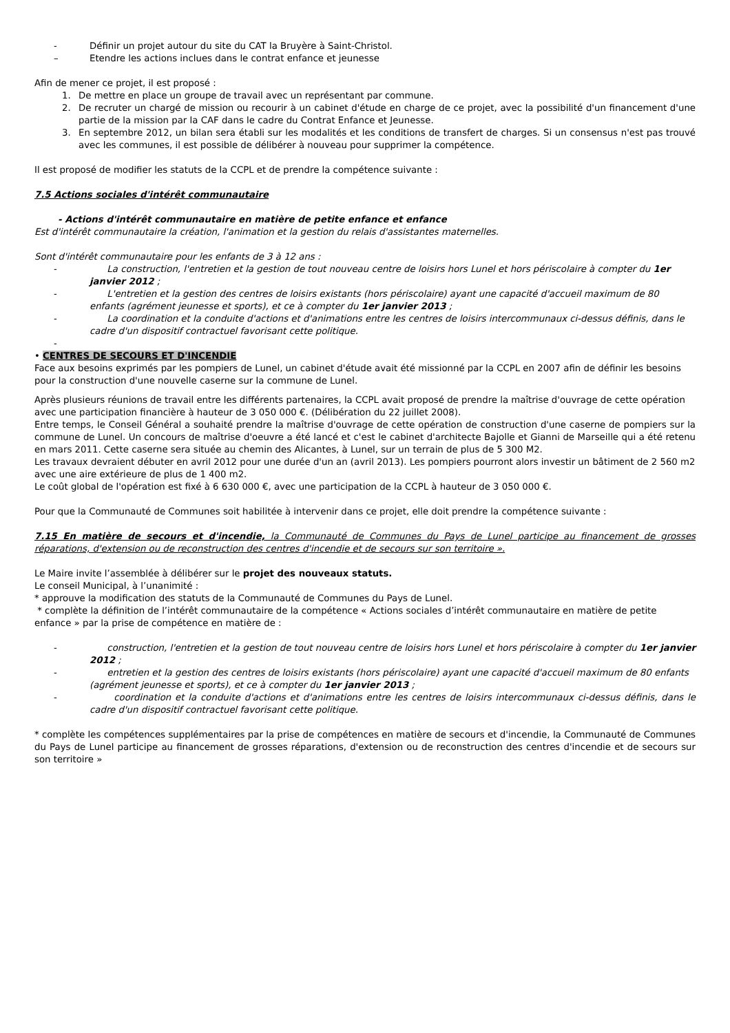- Définir un projet autour du site du CAT la Bruyère à Saint-Christol.
– Etendre les actions inclues dans le contrat enfance et jeunesse
Afin de mener ce projet, il est proposé :
1. De mettre en place un groupe de travail avec un représentant par commune.
2. De recruter un chargé de mission ou recourir à un cabinet d'étude en charge de ce projet, avec la possibilité d'un financement d'une partie de la mission par la CAF dans le cadre du Contrat Enfance et Jeunesse.
3. En septembre 2012, un bilan sera établi sur les modalités et les conditions de transfert de charges. Si un consensus n'est pas trouvé avec les communes, il est possible de délibérer à nouveau pour supprimer la compétence.
Il est proposé de modifier les statuts de la CCPL et de prendre la compétence suivante :
7.5 Actions sociales d'intérêt communautaire
- Actions d'intérêt communautaire en matière de petite enfance et enfance
Est d'intérêt communautaire la création, l'animation et la gestion du relais d'assistantes maternelles.
Sont d'intérêt communautaire pour les enfants de 3 à 12 ans :
- La construction, l'entretien et la gestion de tout nouveau centre de loisirs hors Lunel et hors périscolaire à compter du 1er janvier 2012 ;
- L'entretien et la gestion des centres de loisirs existants (hors périscolaire) ayant une capacité d'accueil maximum de 80 enfants (agrément jeunesse et sports), et ce à compter du 1er janvier 2013 ;
- La coordination et la conduite d'actions et d'animations entre les centres de loisirs intercommunaux ci-dessus définis, dans le cadre d'un dispositif contractuel favorisant cette politique.
-
• CENTRES DE SECOURS ET D'INCENDIE
Face aux besoins exprimés par les pompiers de Lunel, un cabinet d'étude avait été missionné par la CCPL en 2007 afin de définir les besoins pour la construction d'une nouvelle caserne sur la commune de Lunel.
Après plusieurs réunions de travail entre les différents partenaires, la CCPL avait proposé de prendre la maîtrise d'ouvrage de cette opération avec une participation financière à hauteur de 3 050 000 €. (Délibération du 22 juillet 2008).
Entre temps, le Conseil Général a souhaité prendre la maîtrise d'ouvrage de cette opération de construction d'une caserne de pompiers sur la commune de Lunel. Un concours de maîtrise d'oeuvre a été lancé et c'est le cabinet d'architecte Bajolle et Gianni de Marseille qui a été retenu en mars 2011. Cette caserne sera située au chemin des Alicantes, à Lunel, sur un terrain de plus de 5 300 M2.
Les travaux devraient débuter en avril 2012 pour une durée d'un an (avril 2013). Les pompiers pourront alors investir un bâtiment de 2 560 m2 avec une aire extérieure de plus de 1 400 m2.
Le coût global de l'opération est fixé à 6 630 000 €, avec une participation de la CCPL à hauteur de 3 050 000 €.
Pour que la Communauté de Communes soit habilitée à intervenir dans ce projet, elle doit prendre la compétence suivante :
7.15 En matière de secours et d'incendie, la Communauté de Communes du Pays de Lunel participe au financement de grosses réparations, d'extension ou de reconstruction des centres d'incendie et de secours sur son territoire ».
Le Maire invite l’assemblée à délibérer sur le projet des nouveaux statuts.
Le conseil Municipal, à l’unanimité :
* approuve la modification des statuts de la Communauté de Communes du Pays de Lunel.
* complète la définition de l’intérêt communautaire de la compétence « Actions sociales d’intérêt communautaire en matière de petite enfance » par la prise de compétence en matière de :
- construction, l'entretien et la gestion de tout nouveau centre de loisirs hors Lunel et hors périscolaire à compter du 1er janvier 2012 ;
- entretien et la gestion des centres de loisirs existants (hors périscolaire) ayant une capacité d'accueil maximum de 80 enfants (agrément jeunesse et sports), et ce à compter du 1er janvier 2013 ;
- coordination et la conduite d'actions et d'animations entre les centres de loisirs intercommunaux ci-dessus définis, dans le cadre d'un dispositif contractuel favorisant cette politique.
* complète les compétences supplémentaires par la prise de compétences en matière de secours et d'incendie, la Communauté de Communes du Pays de Lunel participe au financement de grosses réparations, d'extension ou de reconstruction des centres d'incendie et de secours sur son territoire »